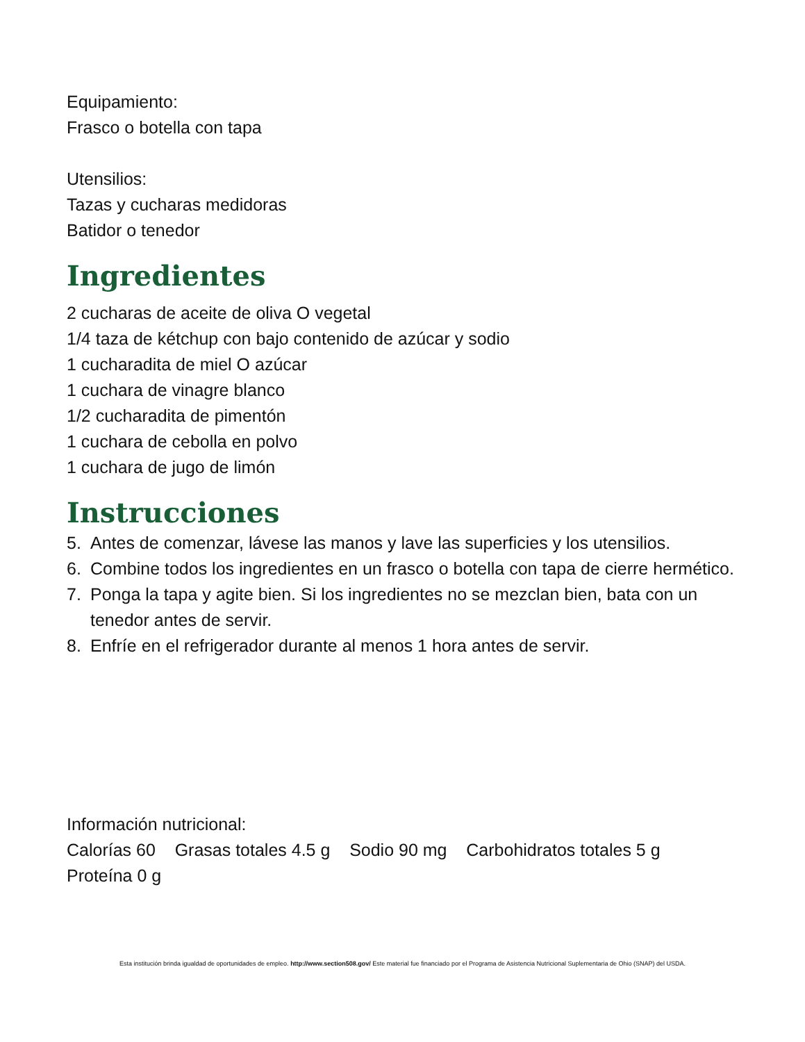Equipamiento:
Frasco o botella con tapa
Utensilios:
Tazas y cucharas medidoras
Batidor o tenedor
Ingredientes
2 cucharas de aceite de oliva O vegetal
1/4 taza de kétchup con bajo contenido de azúcar y sodio
1 cucharadita de miel O azúcar
1 cuchara de vinagre blanco
1/2 cucharadita de pimentón
1 cuchara de cebolla en polvo
1 cuchara de jugo de limón
Instrucciones
5. Antes de comenzar, lávese las manos y lave las superficies y los utensilios.
6. Combine todos los ingredientes en un frasco o botella con tapa de cierre hermético.
7. Ponga la tapa y agite bien. Si los ingredientes no se mezclan bien, bata con un tenedor antes de servir.
8. Enfríe en el refrigerador durante al menos 1 hora antes de servir.
Información nutricional:
Calorías 60 Grasas totales 4.5 g Sodio 90 mg Carbohidratos totales 5 g
Proteína 0 g
Esta institución brinda igualdad de oportunidades de empleo. http://www.section508.gov/ Este material fue financiado por el Programa de Asistencia Nutricional Suplementaria de Ohio (SNAP) del USDA.